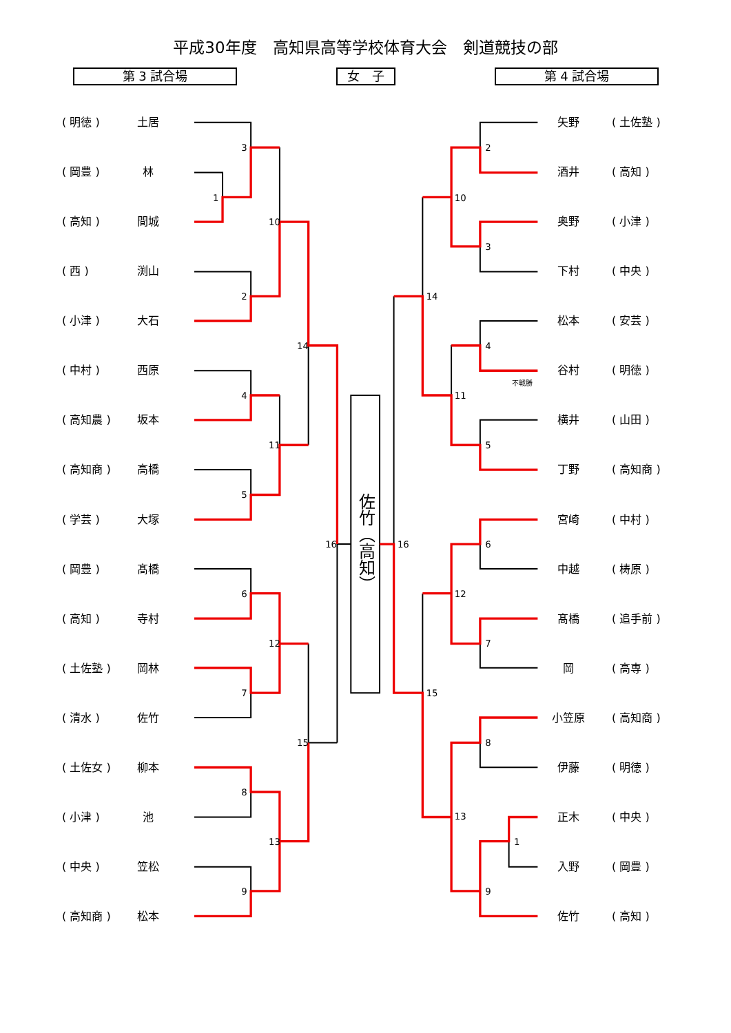3
1
10
2
14
4
11
5
16
6
12
7
15
8
13
9
2
10
3
14
4
11
5
16
6
12
7
15
8
13
1
9
不戦勝
平成30年度　高知県高等学校体育大会　剣道競技の部
第 3 試合場 女　子 第 4 試合場
( 明徳 ) 土居
( 岡豊 ) 林
( 高知 ) 間城
( 西 ) 渕山
( 小津 ) 大石
( 中村 ) 西原
( 高知農 ) 坂本
( 高知商 ) 高橋
( 学芸 ) 大塚
( 岡豊 ) 髙橋
( 高知 ) 寺村
( 土佐塾 ) 岡林
( 清水 ) 佐竹
( 土佐女 ) 柳本
( 小津 ) 池
( 中央 ) 笠松
( 高知商 ) 松本
佐竹（高知）
矢野 ( 土佐塾 )
酒井 ( 高知 )
奥野 ( 小津 )
下村 ( 中央 )
松本 ( 安芸 )
谷村 ( 明徳 )
横井 ( 山田 )
丁野 ( 高知商 )
宮崎 ( 中村 )
中越 ( 梼原 )
髙橋 ( 追手前 )
岡 ( 高専 )
小笠原 ( 高知商 )
伊藤 ( 明徳 )
正木 ( 中央 )
入野 ( 岡豊 )
佐竹 ( 高知 )